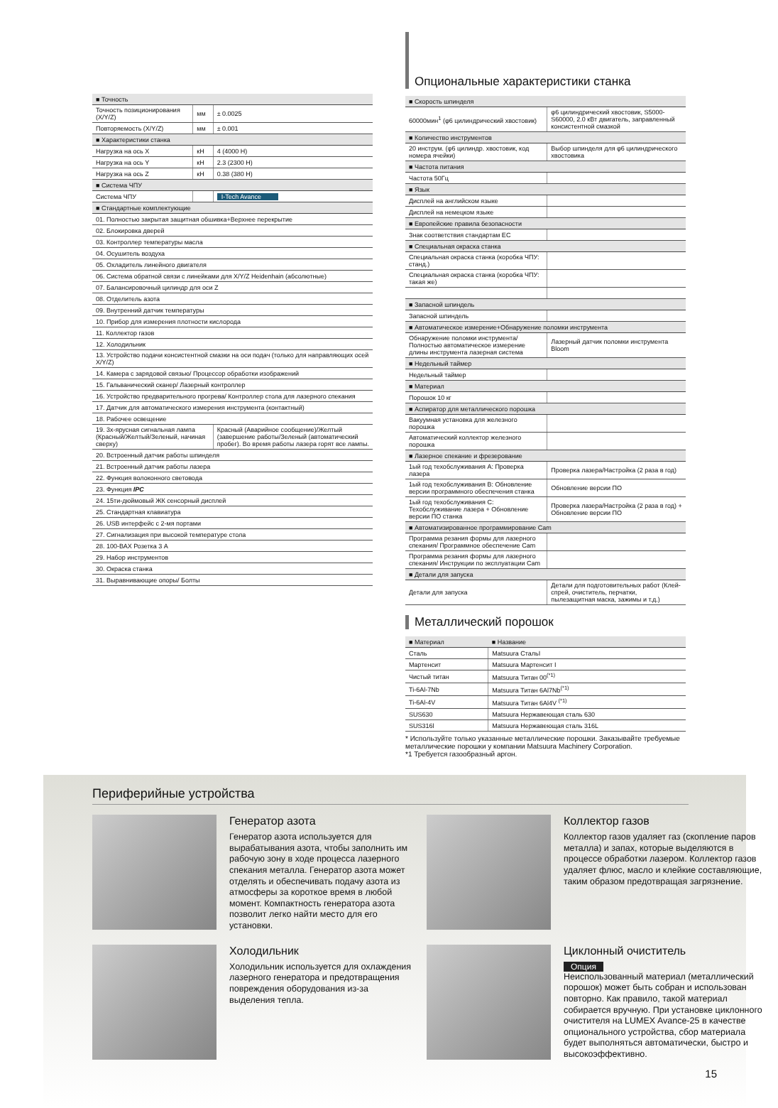| ■ Точность | | |
| Точность позиционирования (X/Y/Z) | мм | ± 0.0025 |
| Повторяемость (X/Y/Z) | мм | ± 0.001 |
| ■ Характеристики станка | | |
| Нагрузка на ось X | кН | 4 (4000 Н) |
| Нагрузка на ось Y | кН | 2.3 (2300 Н) |
| Нагрузка на ось Z | кН | 0.38 (380 Н) |
| ■ Система ЧПУ | | |
| Система ЧПУ | | I-Tech Avance |
| ■ Стандартные комплектующие | | |
| 01. Полностью закрытая защитная обшивка+Верхнее перекрытие | | |
| 02. Блокировка дверей | | |
| 03. Контроллер температуры масла | | |
| 04. Осушитель воздуха | | |
| 05. Охладитель линейного двигателя | | |
| 06. Система обратной связи с линейками для X/Y/Z Heidenhain (абсолютные) | | |
| 07. Балансировочный цилиндр для оси Z | | |
| 08. Отделитель азота | | |
| 09. Внутренний датчик температуры | | |
| 10. Прибор для измерения плотности кислорода | | |
| 11. Коллектор газов | | |
| 12. Холодильник | | |
| 13. Устройство подачи консистентной смазки на оси подач (только для направляющих осей X/Y/Z) | | |
| 14. Камера с зарядовой связью/ Процессор обработки изображений | | |
| 15. Гальванический сканер/ Лазерный контроллер | | |
| 16. Устройство предварительного прогрева/ Контроллер стола для лазерного спекания | | |
| 17. Датчик для автоматического измерения инструмента (контактный) | | |
| 18. Рабочее освещение | | |
| 19. 3х-ярусная сигнальная лампа (Красный/Желтый/Зеленый, начиная сверху) | | Красный (Аварийное сообщение)/Желтый (завершение работы/Зеленый (автоматический пробег). Во время работы лазера горят все лампы. |
| 20. Встроенный датчик работы шпинделя | | |
| 21. Встроенный датчик работы лазера | | |
| 22. Функция волоконного световода | | |
| 23. Функция IPC | | |
| 24. 15ти-дюймовый ЖК сенсорный дисплей | | |
| 25. Стандартная клавиатура | | |
| 26. USB интерфейс с 2-мя портами | | |
| 27. Сигнализация при высокой температуре стола | | |
| 28. 100-ВАХ Розетка 3 А | | |
| 29. Набор инструментов | | |
| 30. Окраска станка | | |
| 31. Выравнивающие опоры/ Болты | | |
Опциональные характеристики станка
| ■ Скорость шпинделя | |
| 60000мин<sup>1</sup> (φ6 цилиндрический хвостовик) | φ6 цилиндрический хвостовик, S5000-S60000, 2.0 кВт двигатель, заправленный консистентной смазкой |
| ■ Количество инструментов | |
| 20 инструм. (φ6 цилиндр. хвостовик, код номера ячейки) | Выбор шпинделя для φ6 цилиндрического хвостовика |
| ■ Частота питания | |
| Частота 50Гц | |
| ■ Язык | |
| Дисплей на английском языке | |
| Дисплей на немецком языке | |
| ■ Европейские правила безопасности | |
| Знак соответствия стандартам ЕС | |
| ■ Специальная окраска станка | |
| Специальная окраска станка (коробка ЧПУ: станд.) | |
| Специальная окраска станка (коробка ЧПУ: такая же) | |
| ■ Запасной шпиндель | |
| Запасной шпиндель | |
| ■ Автоматическое измерение+Обнаружение поломки инструмента | |
| Обнаружение поломки инструмента/Полностью автоматическое измерение длины инструмента лазерная система | Лазерный датчик поломки инструмента Bloom |
| ■ Недельный таймер | |
| Недельный таймер | |
| ■ Материал | |
| Порошок 10 кг | |
| ■ Аспиратор для металлического порошка | |
| Вакуумная установка для железного порошка | |
| Автоматический коллектор железного порошка | |
| ■ Лазерное спекание и фрезерование | |
| 1ый год техобслуживания A: Проверка лазера | Проверка лазера/Настройка (2 раза в год) |
| 1ый год техобслуживания B: Обновление версии программного обеспечения станка | Обновление версии ПО |
| 1ый год техобслуживания C: Техобслуживание лазера + Обновление версии ПО станка | Проверка лазера/Настройка (2 раза в год) + Обновление версии ПО |
| ■ Автоматизированное программирование Cam | |
| Программа резания формы для лазерного спекания/ Программное обеспечение Cam | |
| Программа резания формы для лазерного спекания/ Инструкции по эксплуатации Cam | |
| ■ Детали для запуска | |
| Детали для запуска | Детали для подготовительных работ (Клей-спрей, очиститель, перчатки, пылезащитная маска, зажимы и т.д.) |
Металлический порошок
| ■ Материал | ■ Название |
| --- | --- |
| Сталь | Matsuura СтальI |
| Мартенсит | Matsuura Мартенсит I |
| Чистый титан | Matsuura Титан 00<sup>(*1)</sup> |
| Ti-6Al-7Nb | Matsuura Титан 6Al7Nb<sup>(*1)</sup> |
| Ti-6Al-4V | Matsuura Титан 6Al4V <sup>(*1)</sup> |
| SUS630 | Matsuura Нержавеющая сталь 630 |
| SUS316l | Matsuura Нержавеющая сталь 316L |
* Используйте только указанные металлические порошки. Заказывайте требуемые металлические порошки у компании Matsuura Machinery Corporation.
*1 Требуется газообразный аргон.
Периферийные устройства
Генератор азота
Генератор азота используется для вырабатывания азота, чтобы заполнить им рабочую зону в ходе процесса лазерного спекания металла. Генератор азота может отделять и обеспечивать подачу азота из атмосферы за короткое время в любой момент. Компактность генератора азота позволит легко найти место для его установки.
Коллектор газов
Коллектор газов удаляет газ (скопление паров металла) и запах, которые выделяются в процессе обработки лазером. Коллектор газов удаляет флюс, масло и клейкие составляющие, таким образом предотвращая загрязнение.
Холодильник
Холодильник используется для охлаждения лазерного генератора и предотвращения повреждения оборудования из-за выделения тепла.
Циклонный очиститель
Опция
Неиспользованный материал (металлический порошок) может быть собран и использован повторно. Как правило, такой материал собирается вручную. При установке циклонного очистителя на LUMEX Avance-25 в качестве опционального устройства, сбор материала будет выполняться автоматически, быстро и высокоэффективно.
15